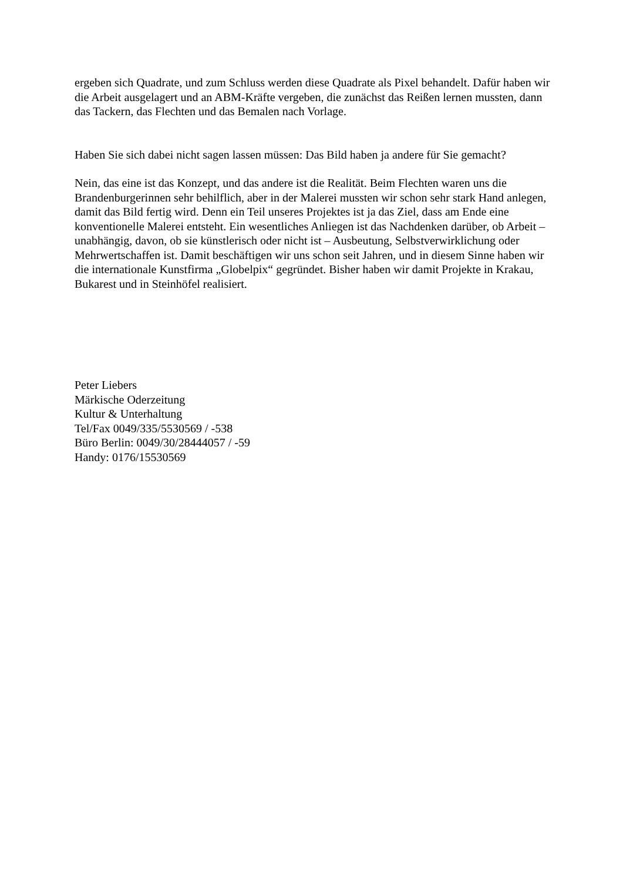ergeben sich Quadrate, und zum Schluss werden diese Quadrate als Pixel behandelt. Dafür haben wir die Arbeit ausgelagert und an ABM-Kräfte vergeben, die zunächst das Reißen lernen mussten, dann das Tackern, das Flechten und das Bemalen nach Vorlage.
Haben Sie sich dabei nicht sagen lassen müssen: Das Bild haben ja andere für Sie gemacht?
Nein, das eine ist das Konzept, und das andere ist die Realität. Beim Flechten waren uns die Brandenburgerinnen sehr behilflich, aber in der Malerei mussten wir schon sehr stark Hand anlegen, damit das Bild fertig wird. Denn ein Teil unseres Projektes ist ja das Ziel, dass am Ende eine konventionelle Malerei entsteht. Ein wesentliches Anliegen ist das Nachdenken darüber, ob Arbeit – unabhängig, davon, ob sie künstlerisch oder nicht ist – Ausbeutung, Selbstverwirklichung oder Mehrwertschaffen ist. Damit beschäftigen wir uns schon seit Jahren, und in diesem Sinne haben wir die internationale Kunstfirma „Globelpix“ gegründet. Bisher haben wir damit Projekte in Krakau, Bukarest und in Steinhöfel realisiert.
Peter Liebers
Märkische Oderzeitung
Kultur & Unterhaltung
Tel/Fax 0049/335/5530569 / -538
Büro Berlin: 0049/30/28444057 / -59
Handy: 0176/15530569